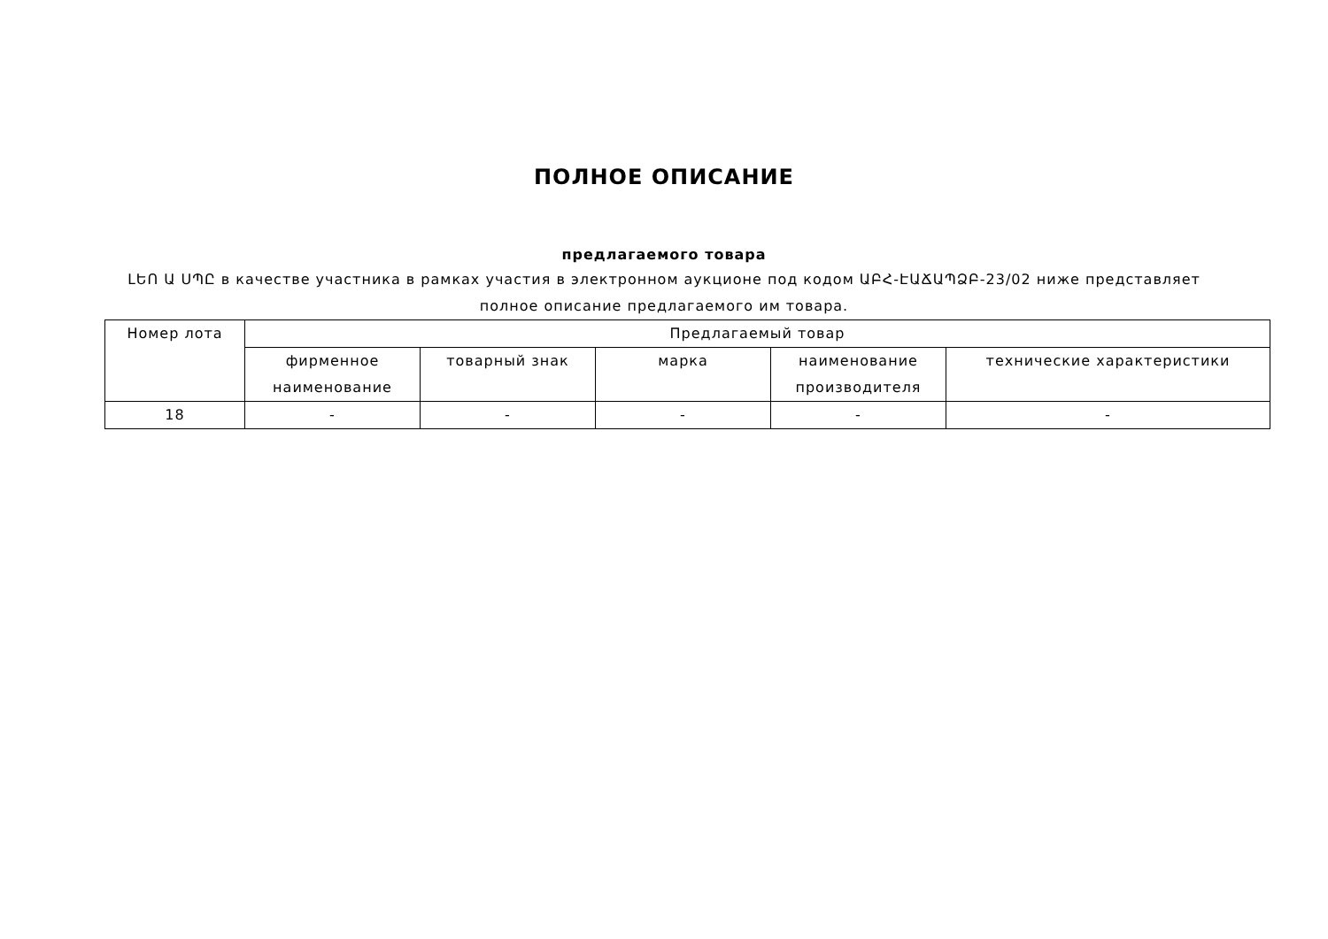ПОЛНОЕ ОПИСАНИЕ
предлагаемого товара
ԼԵՈ Ա ՍՊԸ в качестве участника в рамках участия в электронном аукционе под кодом ԱԲՀ-ԷԱՃԱՊՁԲ-23/02 ниже представляет полное описание предлагаемого им товара.
| Номер лота | Предлагаемый товар | | | | |
| --- | --- | --- | --- | --- | --- |
| | фирменное наименование | товарный знак | марка | наименование производителя | технические характеристики |
| 18 | - | - | - | - | - |